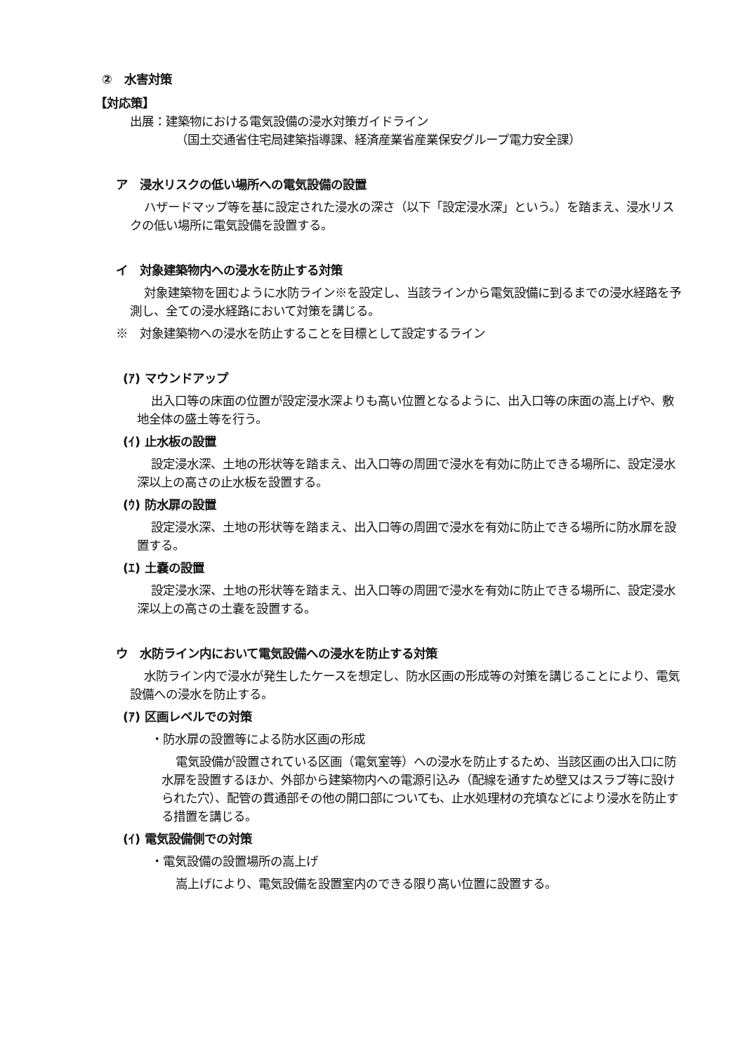②　水害対策
【対応策】
出展：建築物における電気設備の浸水対策ガイドライン
（国土交通省住宅局建築指導課、経済産業省産業保安グループ電力安全課）
ア　浸水リスクの低い場所への電気設備の設置
ハザードマップ等を基に設定された浸水の深さ（以下「設定浸水深」という。）を踏まえ、浸水リスクの低い場所に電気設備を設置する。
イ　対象建築物内への浸水を防止する対策
対象建築物を囲むように水防ライン※を設定し、当該ラインから電気設備に到るまでの浸水経路を予測し、全ての浸水経路において対策を講じる。
※　対象建築物への浸水を防止することを目標として設定するライン
(ｱ) マウンドアップ
出入口等の床面の位置が設定浸水深よりも高い位置となるように、出入口等の床面の嵩上げや、敷地全体の盛土等を行う。
(ｲ) 止水板の設置
設定浸水深、土地の形状等を踏まえ、出入口等の周囲で浸水を有効に防止できる場所に、設定浸水深以上の高さの止水板を設置する。
(ｳ) 防水扉の設置
設定浸水深、土地の形状等を踏まえ、出入口等の周囲で浸水を有効に防止できる場所に防水扉を設置する。
(ｴ) 土嚢の設置
設定浸水深、土地の形状等を踏まえ、出入口等の周囲で浸水を有効に防止できる場所に、設定浸水深以上の高さの土嚢を設置する。
ウ　水防ライン内において電気設備への浸水を防止する対策
水防ライン内で浸水が発生したケースを想定し、防水区画の形成等の対策を講じることにより、電気設備への浸水を防止する。
(ｱ) 区画レベルでの対策
・防水扉の設置等による防水区画の形成
電気設備が設置されている区画（電気室等）への浸水を防止するため、当該区画の出入口に防水扉を設置するほか、外部から建築物内への電源引込み（配線を通すため壁又はスラブ等に設けられた穴）、配管の貫通部その他の開口部についても、止水処理材の充填などにより浸水を防止する措置を講じる。
(ｲ) 電気設備側での対策
・電気設備の設置場所の嵩上げ
嵩上げにより、電気設備を設置室内のできる限り高い位置に設置する。